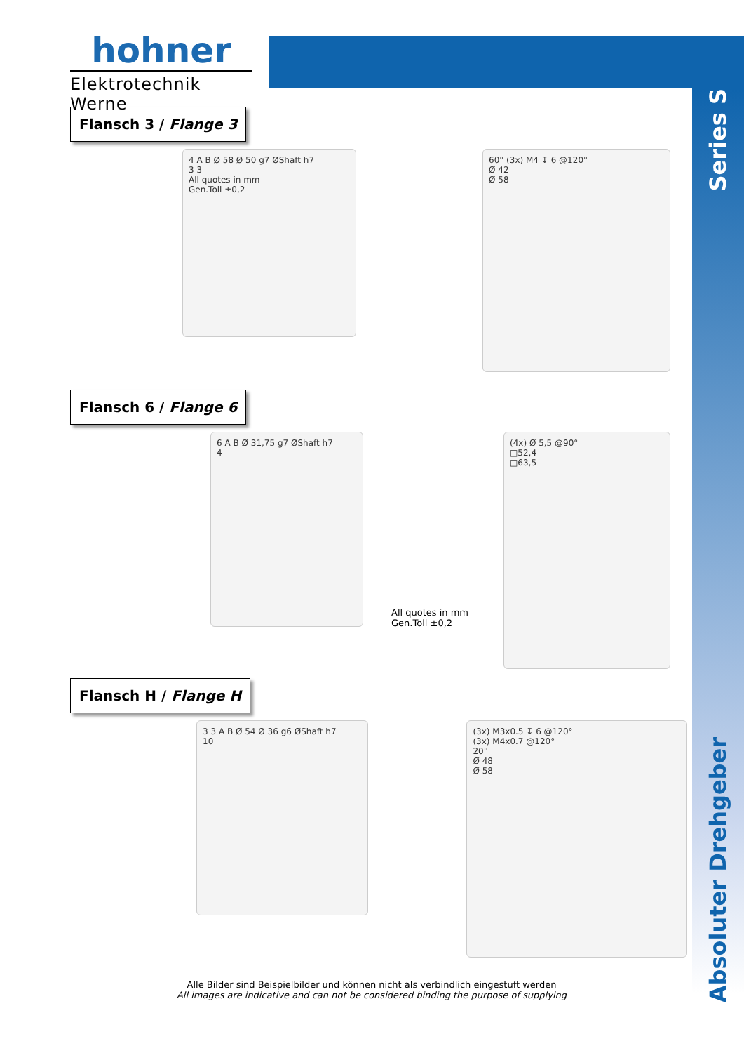hohner
Elektrotechnik Werne
Series S
Absoluter Drehgeber
Flansch 3 / Flange 3
4 A B Ø 58 Ø 50 g7 ØShaft h7
3 3
All quotes in mm
Gen.Toll ±0,2
60° (3x) M4 ↧ 6 @120°
Ø 42
Ø 58
Flansch 6 / Flange 6
6 A B Ø 31,75 g7 ØShaft h7
4
All quotes in mm
Gen.Toll ±0,2
(4x) Ø 5,5 @90°
□52,4
□63,5
Flansch H / Flange H
3 3 A B Ø 54 Ø 36 g6 ØShaft h7
10
(3x) M3x0.5 ↧ 6 @120°
(3x) M4x0.7 @120°
20°
Ø 48
Ø 58
Alle Bilder sind Beispielbilder und können nicht als verbindlich eingestuft werden
All images are indicative and can not be considered binding the purpose of supplying